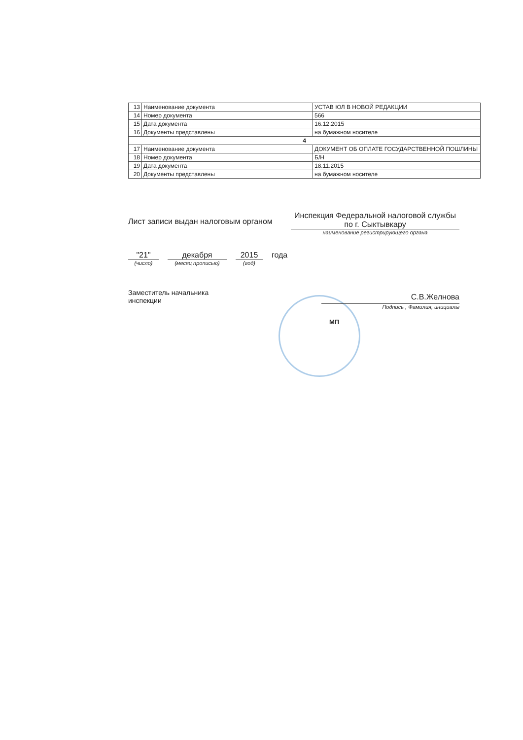| 13 | Наименование документа | УСТАВ ЮЛ В НОВОЙ РЕДАКЦИИ |
| 14 | Номер документа | 566 |
| 15 | Дата документа | 16.12.2015 |
| 16 | Документы представлены | на бумажном носителе |
| 4 | | |
| 17 | Наименование документа | ДОКУМЕНТ ОБ ОПЛАТЕ ГОСУДАРСТВЕННОЙ ПОШЛИНЫ |
| 18 | Номер документа | Б/Н |
| 19 | Дата документа | 18.11.2015 |
| 20 | Документы представлены | на бумажном носителе |
Лист записи выдан налоговым органом
Инспекция Федеральной налоговой службы по г. Сыктывкару
наименование регистрирующего органа
"21"
(число)
декабря
(месяц прописью)
2015
(год)
года
Заместитель начальника
инспекции
С.В.Желнова
Подпись , Фамилия, инициалы
МП